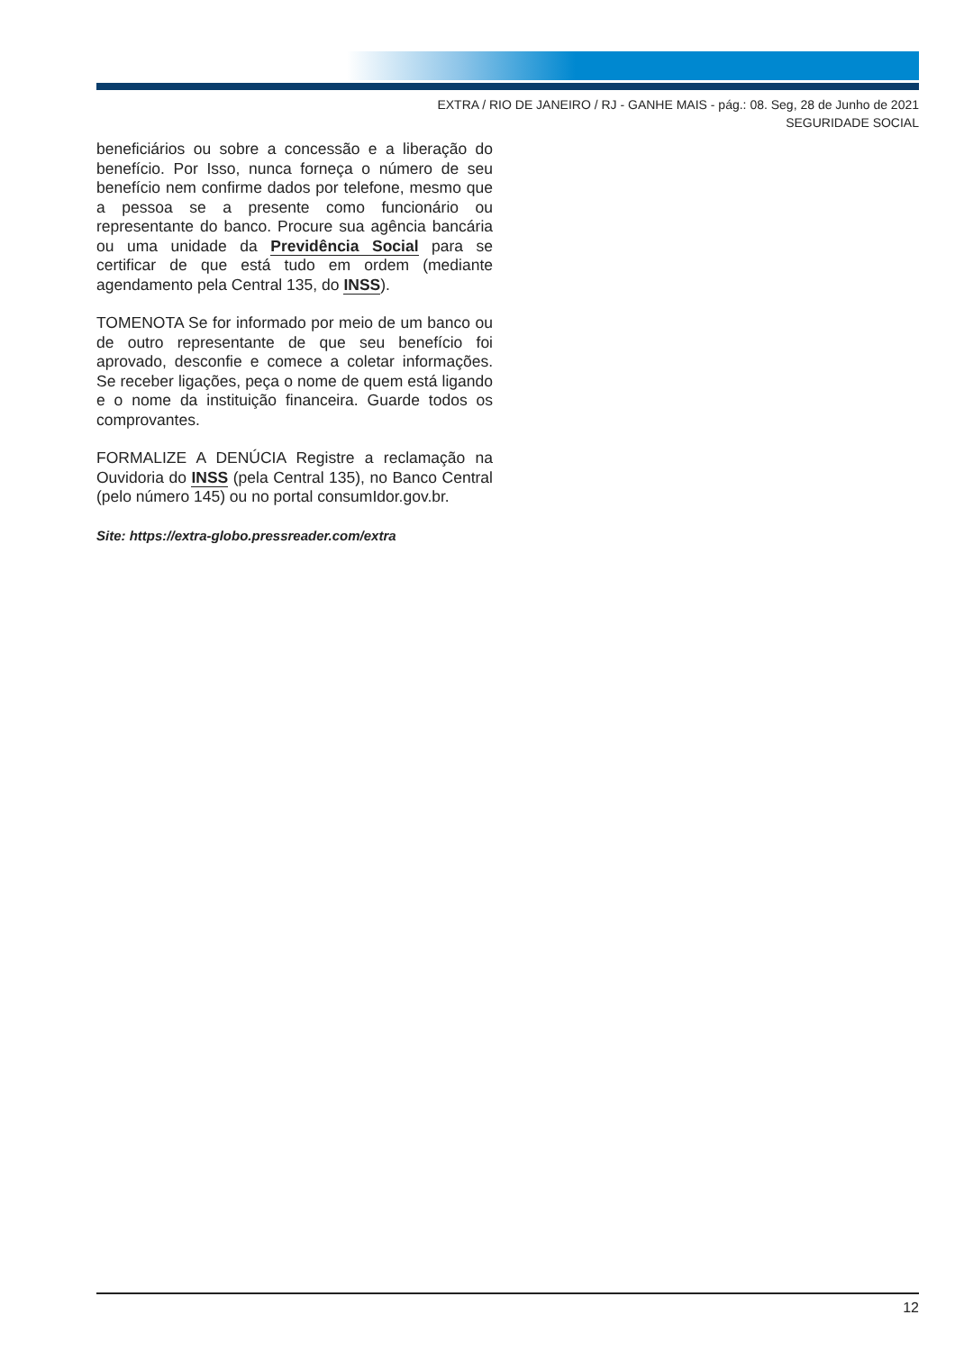EXTRA / RIO DE JANEIRO / RJ - GANHE MAIS - pág.: 08. Seg, 28 de Junho de 2021
SEGURIDADE SOCIAL
beneficiários ou sobre a concessão e a liberação do benefício. Por Isso, nunca forneça o número de seu benefício nem confirme dados por telefone, mesmo que a pessoa se a presente como funcionário ou representante do banco. Procure sua agência bancária ou uma unidade da Previdência Social para se certificar de que está tudo em ordem (mediante agendamento pela Central 135, do INSS).
TOMENOTA Se for informado por meio de um banco ou de outro representante de que seu benefício foi aprovado, desconfie e comece a coletar informações. Se receber ligações, peça o nome de quem está ligando e o nome da instituição financeira. Guarde todos os comprovantes.
FORMALIZE A DENÚCIA Registre a reclamação na Ouvidoria do INSS (pela Central 135), no Banco Central (pelo número 145) ou no portal consumIdor.gov.br.
Site: https://extra-globo.pressreader.com/extra
12